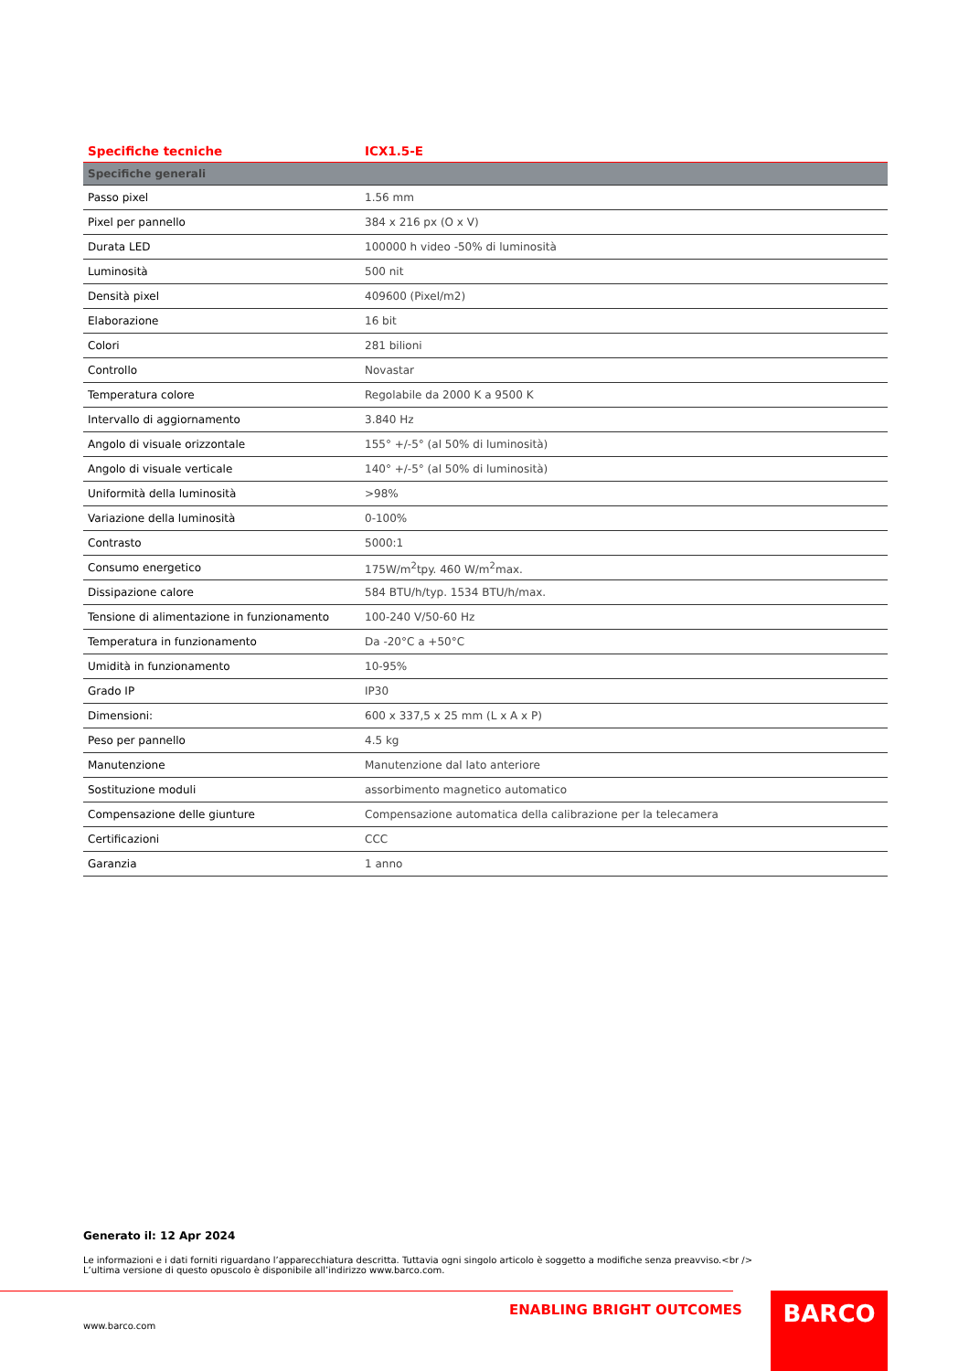| Specifiche tecniche | ICX1.5-E |
| --- | --- |
| Specifiche generali | |
| Passo pixel | 1.56 mm |
| Pixel per pannello | 384 x 216 px (O x V) |
| Durata LED | 100000 h video -50% di luminosità |
| Luminosità | 500 nit |
| Densità pixel | 409600 (Pixel/m2) |
| Elaborazione | 16 bit |
| Colori | 281 bilioni |
| Controllo | Novastar |
| Temperatura colore | Regolabile da 2000 K a 9500 K |
| Intervallo di aggiornamento | 3.840 Hz |
| Angolo di visuale orizzontale | 155° +/-5° (al 50% di luminosità) |
| Angolo di visuale verticale | 140° +/-5° (al 50% di luminosità) |
| Uniformità della luminosità | >98% |
| Variazione della luminosità | 0-100% |
| Contrasto | 5000:1 |
| Consumo energetico | 175W/m<sup>2</sup>tpy. 460 W/m<sup>2</sup>max. |
| Dissipazione calore | 584 BTU/h/typ. 1534 BTU/h/max. |
| Tensione di alimentazione in funzionamento | 100-240 V/50-60 Hz |
| Temperatura in funzionamento | Da -20°C a +50°C |
| Umidità in funzionamento | 10-95% |
| Grado IP | IP30 |
| Dimensioni: | 600 x 337,5 x 25 mm (L x A x P) |
| Peso per pannello | 4.5 kg |
| Manutenzione | Manutenzione dal lato anteriore |
| Sostituzione moduli | assorbimento magnetico automatico |
| Compensazione delle giunture | Compensazione automatica della calibrazione per la telecamera |
| Certificazioni | CCC |
| Garanzia | 1 anno |
Generato il: 12 Apr 2024
Le informazioni e i dati forniti riguardano l’apparecchiatura descritta. Tuttavia ogni singolo articolo è soggetto a modifiche senza preavviso.<br />
L’ultima versione di questo opuscolo è disponibile all’indirizzo www.barco.com.
ENABLING BRIGHT OUTCOMES
www.barco.com
BARCO